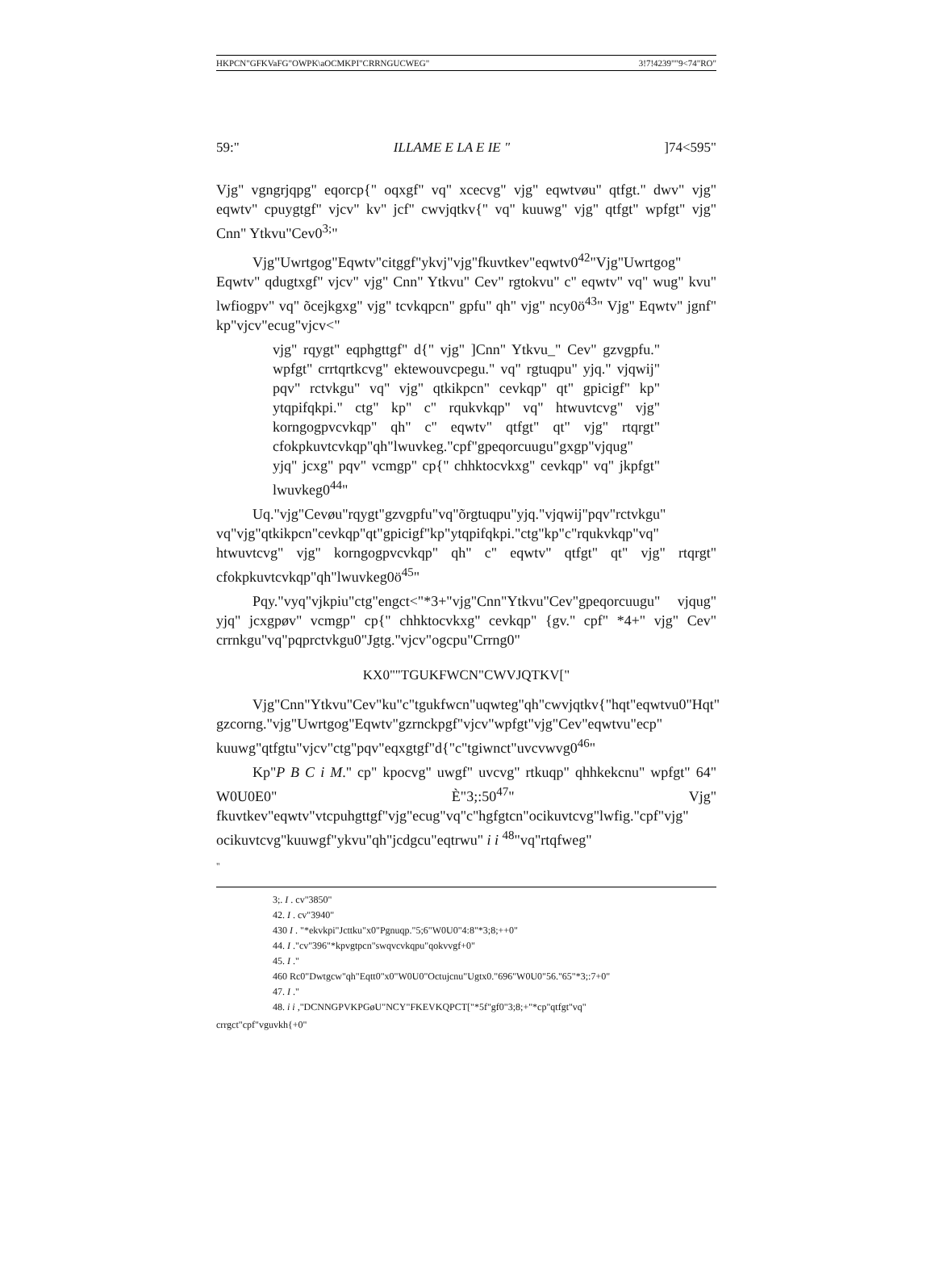HKPCN"GFKVaFG"OWPK\aOCMKPI"CRRNGUCWEG" 3!7!4239""9<74"RO"
59:" ILLAME E LA E IE "]74<595"
Vjg" vgngrjqpg" eqorcp{" oqxgf" vq" xcecvg" vjg" eqwtvøu" qtfgt." dwv" vjg" eqwtv" cpuygtgf" vjcv" kv" jcf" cwvjqtkv{" vq" kuuwg" vjg" qtfgt" wpfgt" vjg" Cnn" Ytkvu"Cev0<sup>3;</sup>"
Vjg"Uwrtgog"Eqwtv"citggf"ykvj"vjg"fkuvtkev"eqwtv0<sup>42</sup>"Vjg"Uwrtgog" Eqwtv" qdugtxgf" vjcv" vjg" Cnn" Ytkvu" Cev" rgtokvu" c" eqwtv" vq" wug" kvu" lwfiogpv" vq" õcejkgxg" vjg" tcvkqpcn" gpfu" qh" vjg" ncy0ö<sup>43</sup>" Vjg" Eqwtv" jgnf" kp"vjcv"ecug"vjcv<"
vjg" rqygt" eqphgttgf" d{" vjg" ]Cnn" Ytkvu_" Cev" gzvgpfu." wpfgt" crrtqrtkcvg" ektewouvcpegu." vq" rgtuqpu" yjq." vjqwij" pqv" rctvkgu" vq" vjg" qtkikpcn" cevkqp" qt" gpicigf" kp" ytqpifqkpi." ctg" kp" c" rqukvkqp" vq" htwuvtcvg" vjg" korngogpvcvkqp" qh" c" eqwtv" qtfgt" qt" vjg" rtqrgt" cfokpkuvtcvkqp"qh"lwuvkeg."cpf"gpeqorcuugu"gxgp"vjqug" yjq" jcxg" pqv" vcmgp" cp{" chhktocvkxg" cevkqp" vq" jkpfgt" lwuvkeg0<sup>44</sup>"
Uq."vjg"Cevøu"rqygt"gzvgpfu"vq"õrgtuqpu"yjq."vjqwij"pqv"rctvkgu" vq"vjg"qtkikpcn"cevkqp"qt"gpicigf"kp"ytqpifqkpi."ctg"kp"c"rqukvkqp"vq" htwuvtcvg" vjg" korngogpvcvkqp" qh" c" eqwtv" qtfgt" qt" vjg" rtqrgt" cfokpkuvtcvkqp"qh"lwuvkeg0ö<sup>45</sup>"
Pqy."vyq"vjkpiu"ctg"engct<"*3+"vjg"Cnn"Ytkvu"Cev"gpeqorcuugu" vjqug" yjq" jcxgpøv" vcmgp" cp{" chhktocvkxg" cevkqp" {gv." cpf" *4+" vjg" Cev" crrnkgu"vq"pqprctvkgu0"Jgtg."vjcv"ogcpu"Crrng0"
KX0""TGUKFWCN"CWVJQTKV["
Vjg"Cnn"Ytkvu"Cev"ku"c"tgukfwcn"uqwteg"qh"cwvjqtkv{"hqt"eqwtvu0"Hqt" gzcorng."vjg"Uwrtgog"Eqwtv"gzrnckpgf"vjcv"wpfgt"vjg"Cev"eqwtvu"ecp" kuuwg"qtfgtu"vjcv"ctg"pqv"eqxgtgf"d{"c"tgiwnct"uvcvwvg0<sup>46</sup>"
Kp"P B C i M." cp" kpocvg" uwgf" uvcvg" rtkuqp" qhhkekcnu" wpfgt" 64" W0U0E0" È"3;:50<sup>47</sup>" Vjg" fkuvtkev"eqwtv"vtcpuhgttgf"vjg"ecug"vq"c"hgfgtcn"ocikuvtcvg"lwfig."cpf"vjg" ocikuvtcvg"kuuwgf"ykvu"qh"jcdgcu"eqtrwu" i i <sup>48</sup>"vq"rtqfweg"
"
3;. I . cv"3850"
42. I . cv"3940"
430 I . "*ekvkpi"Jcttku"x0"Pgnuqp."5;6"W0U0"4:8"*3;8;++0"
44. I ."cv"396"*kpvgtpcn"swqvcvkqpu"qokvvgf+0"
45. I ."
460 Rc0"Dwtgcw"qh"Eqtt0"x0"W0U0"Octujcnu"Ugtx0."696"W0U0"56."65"*3;:7+0"
47. I ."
48. i i ,"DCNNGPVKPGøU"NCY"FKEVKQPCT["*5f"gf0"3;8;+"*cp"qtfgt"vq"
crrgct"cpf"vguvkh{+0"